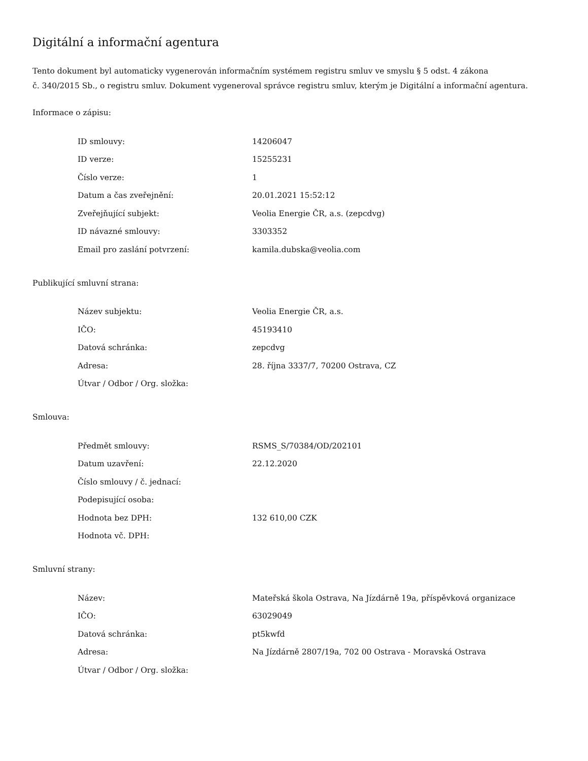Digitální a informační agentura
Tento dokument byl automaticky vygenerován informačním systémem registru smluv ve smyslu § 5 odst. 4 zákona
č. 340/2015 Sb., o registru smluv. Dokument vygeneroval správce registru smluv, kterým je Digitální a informační agentura.
Informace o zápisu:
| ID smlouvy: | 14206047 |
| ID verze: | 15255231 |
| Číslo verze: | 1 |
| Datum a čas zveřejnění: | 20.01.2021 15:52:12 |
| Zveřejňující subjekt: | Veolia Energie ČR, a.s. (zepcdvg) |
| ID návazné smlouvy: | 3303352 |
| Email pro zaslání potvrzení: | kamila.dubska@veolia.com |
Publikující smluvní strana:
| Název subjektu: | Veolia Energie ČR, a.s. |
| IČO: | 45193410 |
| Datová schránka: | zepcdvg |
| Adresa: | 28. října 3337/7, 70200 Ostrava, CZ |
| Útvar / Odbor / Org. složka: | |
Smlouva:
| Předmět smlouvy: | RSMS_S/70384/OD/202101 |
| Datum uzavření: | 22.12.2020 |
| Číslo smlouvy / č. jednací: | |
| Podepisující osoba: | |
| Hodnota bez DPH: | 132 610,00 CZK |
| Hodnota vč. DPH: | |
Smluvní strany:
| Název: | Mateřská škola Ostrava, Na Jízdárně 19a, příspěvková organizace |
| IČO: | 63029049 |
| Datová schránka: | pt5kwfd |
| Adresa: | Na Jízdárně 2807/19a, 702 00 Ostrava - Moravská Ostrava |
| Útvar / Odbor / Org. složka: | |